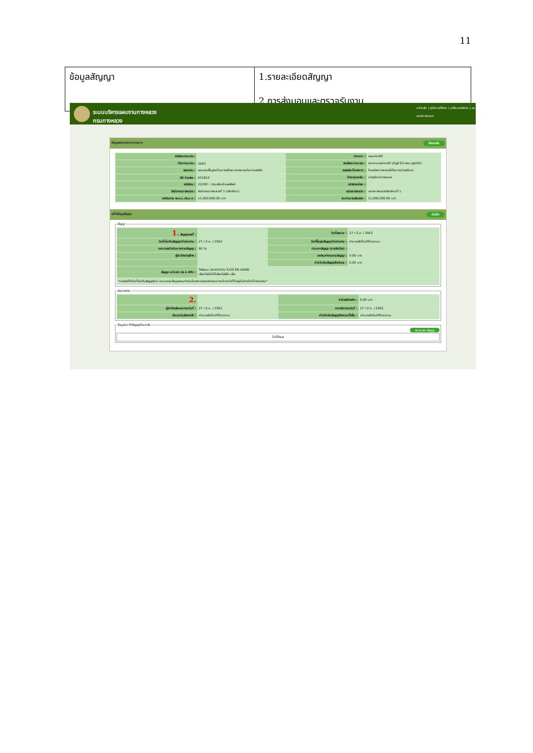11
| ข้อมูลสัญญา | 1.รายละเอียดสัญญา 2.การส่งมอบและตรวจรับงาน |
ระบบบริหารแผนงานทางหลวง
กรมทางหลวง
หน้าหลัก | คู่มือการใช้งาน | เปลี่ยนรหัสผ่าน | ออ
แขวงทางหลวง
ข้อมูลแผนรายประมาณการ ย้อนกลับ
| รหัสงบประมาณ : | | ประเภท : | แผนประจำปี |
| ปีงบประมาณ : | 2563 | แหล่งงบประมาณ : | งบประมาณประจำปี (บัญชี 63-พรบ.(สูง10)) |
| แผนงาน : | แผนงานพื้นฐานด้านการสร้างความสามารถในการแข่งขัน | ผลผลิต/โครงการ : | โครงข่ายทางหลวงได้รับการบำรุงรักษา |
| ID Code : | 631813 | กิจกรรมหลัก : | บำรุงรักษาทางหลวง |
| รหัสงาน : | 22200 :: งานเสริมผิวแอสฟัลต์ | รหัสงานย่อย : | |
| สำนักงานทางหลวง : | สำนักงานทางหลวงที่ 1 (เชียงใหม่) | แขวงทางหลวง : | แขวงทางหลวงเชียงใหม่ที่ 1 |
| วงเงินตาม พ.ร.บ./พ.ร.ก : | 11,000,000.00 บาท | งบประมาณจัดสรร : | 11,000,000.00 บาท |
แก้ไขข้อมูลสัญญา บันทึก
สัญญา
| 1. สัญญาเลขที่ : | | วันที่ลงนาม : | 27 / มี.ค. / 2563 |
| วันที่เริ่มต้นสัญญา/ดำเนินงาน : | 27 / มี.ค. / 2563 | วันที่สิ้นสุดสัญญา/ดำเนินงาน : | คำนวณอัตโนมัติโดยระบบ |
| ระยะเวลาดำเนินการตามสัญญา : | 90 วัน | ประเภทสัญญา (การจัดจ้าง) : | - |
| ผู้รับจ้างก่อสร้าง : | | วงเงินค่างานตามสัญญา : | 0.00 บาท |
| | | ค่าปรับผิดสัญญาจ้างวันละ : | 0.00 บาท |
| สัญญา ฉบับย่อ (พ.1-05) : | ไฟล์แนบ (ขนาดไม่เกิน 5120 KB ต่อไฟล์) เลือกไฟล์ ไม่ได้เลือกไฟล์ใด เพิ่ม | | |
| *กรณีแก้ไขวันที่เริ่มต้นสัญญาใหม่ ระบบจะลบข้อมูลแผนดำเนินโครงการและรายงานความก้าวหน้าที่ไม่อยู่ในช่วงวันที่ดำเนินงาน* | | | |
สรุปผลงาน
| 2. | | ค่าก่อสร้างจริง : | 0.00 บาท |
| ผู้รับจ้างส่งมอบงานวันที่ : | 27 / มี.ค. / 2563 | ตรวจรับงานวันที่ : | 27 / มี.ค. / 2563 |
| จำนวนวันส่งงานช้า : | คำนวณอัตโนมัติโดยระบบ | ค่าปรับผิดสัญญาจ้างรวมทั้งสิ้น : | คำนวณอัตโนมัติโดยระบบ |
ข้อมูลประวัติสัญญาย้อนหลัง
ขยาย/ลด สัญญา
ไม่มีข้อมูล